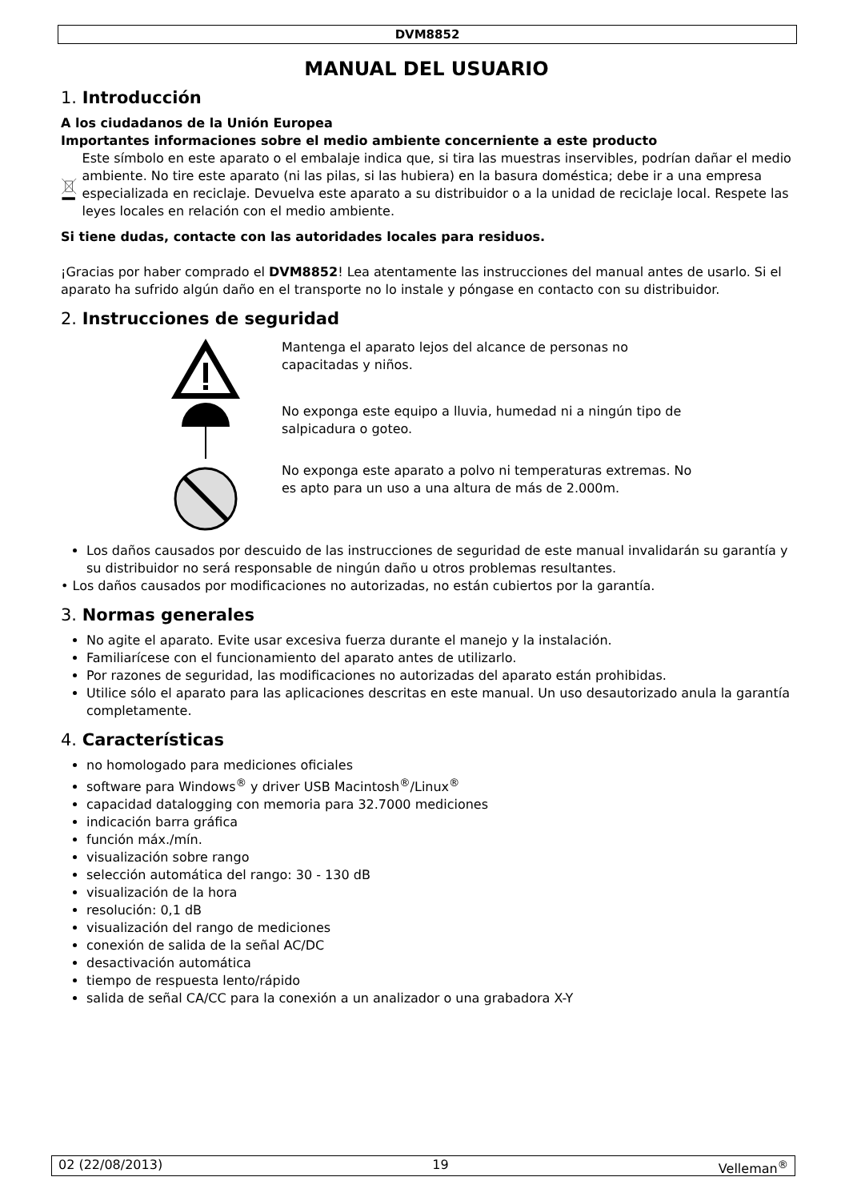DVM8852
MANUAL DEL USUARIO
1. Introducción
A los ciudadanos de la Unión Europea
Importantes informaciones sobre el medio ambiente concerniente a este producto
Este símbolo en este aparato o el embalaje indica que, si tira las muestras inservibles, podrían dañar el medio ambiente. No tire este aparato (ni las pilas, si las hubiera) en la basura doméstica; debe ir a una empresa especializada en reciclaje. Devuelva este aparato a su distribuidor o a la unidad de reciclaje local. Respete las leyes locales en relación con el medio ambiente.
Si tiene dudas, contacte con las autoridades locales para residuos.
¡Gracias por haber comprado el DVM8852! Lea atentamente las instrucciones del manual antes de usarlo. Si el aparato ha sufrido algún daño en el transporte no lo instale y póngase en contacto con su distribuidor.
2. Instrucciones de seguridad
Mantenga el aparato lejos del alcance de personas no capacitadas y niños.
No exponga este equipo a lluvia, humedad ni a ningún tipo de salpicadura o goteo.
No exponga este aparato a polvo ni temperaturas extremas. No es apto para un uso a una altura de más de 2.000m.
Los daños causados por descuido de las instrucciones de seguridad de este manual invalidarán su garantía y su distribuidor no será responsable de ningún daño u otros problemas resultantes.
• Los daños causados por modificaciones no autorizadas, no están cubiertos por la garantía.
3. Normas generales
No agite el aparato. Evite usar excesiva fuerza durante el manejo y la instalación.
Familiarícese con el funcionamiento del aparato antes de utilizarlo.
Por razones de seguridad, las modificaciones no autorizadas del aparato están prohibidas.
Utilice sólo el aparato para las aplicaciones descritas en este manual. Un uso desautorizado anula la garantía completamente.
4. Características
no homologado para mediciones oficiales
software para Windows<sup>®</sup> y driver USB Macintosh<sup>®</sup>/Linux<sup>®</sup>
capacidad datalogging con memoria para 32.7000 mediciones
indicación barra gráfica
función máx./mín.
visualización sobre rango
selección automática del rango: 30 - 130 dB
visualización de la hora
resolución: 0,1 dB
visualización del rango de mediciones
conexión de salida de la señal AC/DC
desactivación automática
tiempo de respuesta lento/rápido
salida de señal CA/CC para la conexión a un analizador o una grabadora X-Y
02 (22/08/2013) 19 Velleman<sup>®</sup>